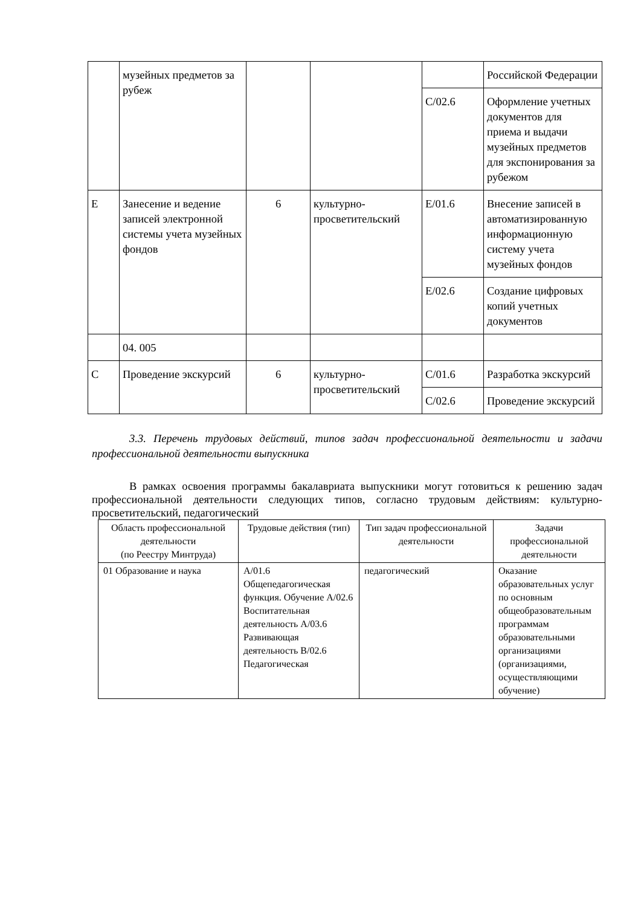| | музейных предметов за рубеж | | | | Российской Федерации |
| | | | | C/02.6 | Оформление учетных документов для приема и выдачи музейных предметов для экспонирования за рубежом |
| E | Занесение и ведение записей электронной системы учета музейных фондов | 6 | культурно-просветительский | E/01.6 | Внесение записей в автоматизированную информационную систему учета музейных фондов |
| | | | | E/02.6 | Создание цифровых копий учетных документов |
| | 04. 005 | | | | |
| C | Проведение экскурсий | 6 | культурно-просветительский | C/01.6 | Разработка экскурсий |
| | | | | C/02.6 | Проведение экскурсий |
3.3. Перечень трудовых действий, типов задач профессиональной деятельности и задачи профессиональной деятельности выпускника
В рамках освоения программы бакалавриата выпускники могут готовиться к решению задач профессиональной деятельности следующих типов, согласно трудовым действиям: культурно-просветительский, педагогический
| Область профессиональной деятельности (по Реестру Минтруда) | Трудовые действия (тип) | Тип задач профессиональной деятельности | Задачи профессиональной деятельности |
| 01 Образование и наука | A/01.6 Общепедагогическая функция. Обучение A/02.6 Воспитательная деятельность A/03.6 Развивающая деятельность B/02.6 Педагогическая | педагогический | Оказание образовательных услуг по основным общеобразовательным программам образовательными организациями (организациями, осуществляющими обучение) |